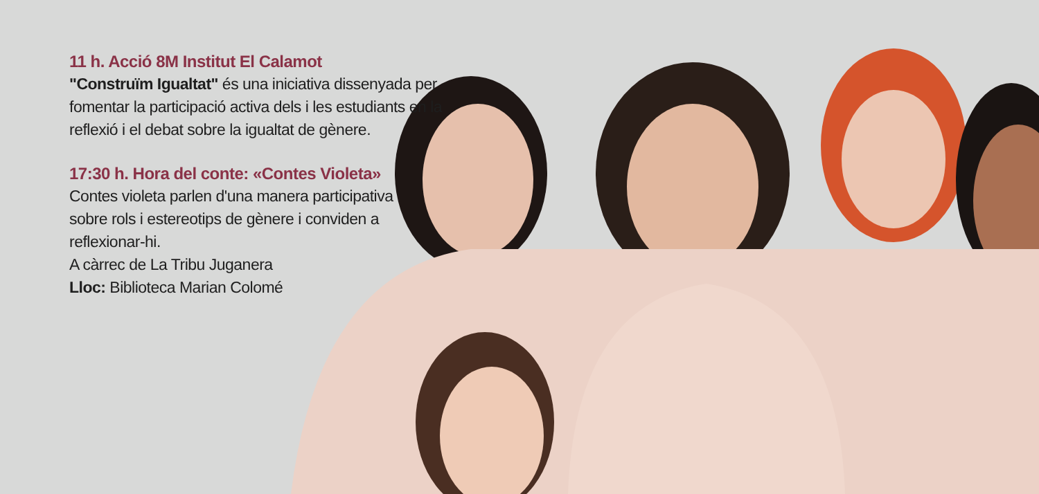11 h. Acció 8M Institut El Calamot
"Construïm Igualtat" és una iniciativa dissenyada per fomentar la participació activa dels i les estudiants en la reflexió i el debat sobre la igualtat de gènere.
17:30 h. Hora del conte: «Contes Violeta»
Contes violeta parlen d'una manera participativa sobre rols i estereotips de gènere i conviden a reflexionar-hi.
A càrrec de La Tribu Juganera
Lloc: Biblioteca Marian Colomé